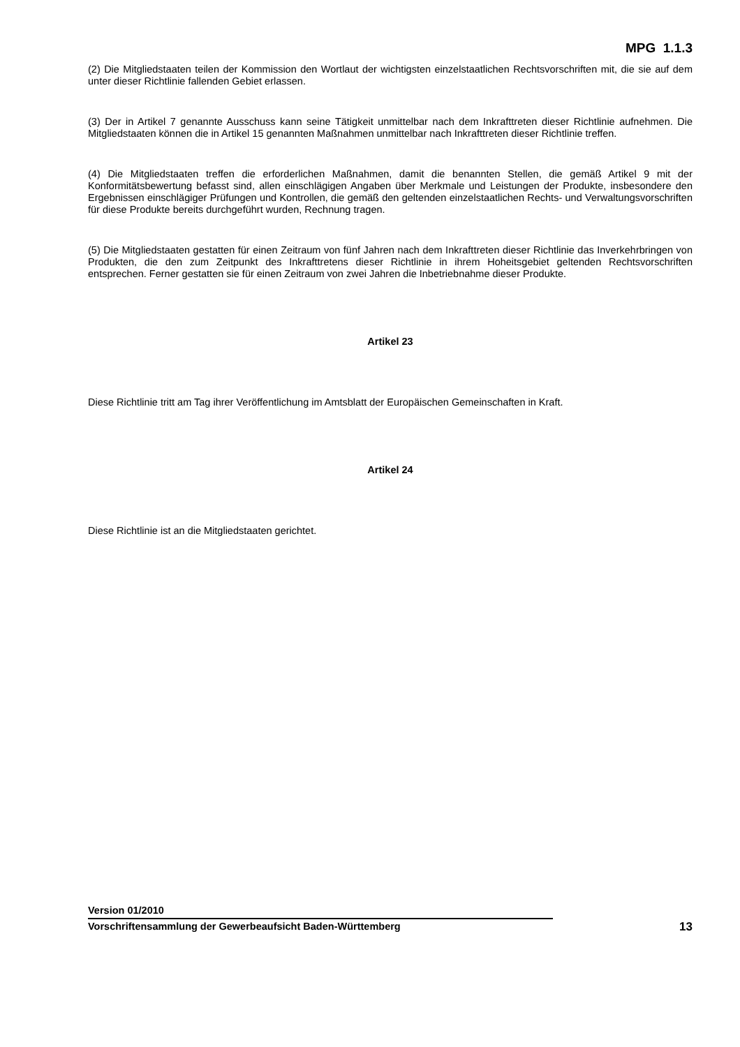MPG 1.1.3
(2) Die Mitgliedstaaten teilen der Kommission den Wortlaut der wichtigsten einzelstaatlichen Rechtsvorschriften mit, die sie auf dem unter dieser Richtlinie fallenden Gebiet erlassen.
(3) Der in Artikel 7 genannte Ausschuss kann seine Tätigkeit unmittelbar nach dem Inkrafttreten dieser Richtlinie aufnehmen. Die Mitgliedstaaten können die in Artikel 15 genannten Maßnahmen unmittelbar nach Inkrafttreten dieser Richtlinie treffen.
(4) Die Mitgliedstaaten treffen die erforderlichen Maßnahmen, damit die benannten Stellen, die gemäß Artikel 9 mit der Konformitätsbewertung befasst sind, allen einschlägigen Angaben über Merkmale und Leistungen der Produkte, insbesondere den Ergebnissen einschlägiger Prüfungen und Kontrollen, die gemäß den geltenden einzelstaatlichen Rechts- und Verwaltungsvorschriften für diese Produkte bereits durchgeführt wurden, Rechnung tragen.
(5) Die Mitgliedstaaten gestatten für einen Zeitraum von fünf Jahren nach dem Inkrafttreten dieser Richtlinie das Inverkehrbringen von Produkten, die den zum Zeitpunkt des Inkrafttretens dieser Richtlinie in ihrem Hoheitsgebiet geltenden Rechtsvorschriften entsprechen. Ferner gestatten sie für einen Zeitraum von zwei Jahren die Inbetriebnahme dieser Produkte.
Artikel 23
Diese Richtlinie tritt am Tag ihrer Veröffentlichung im Amtsblatt der Europäischen Gemeinschaften in Kraft.
Artikel 24
Diese Richtlinie ist an die Mitgliedstaaten gerichtet.
Version 01/2010
Vorschriftensammlung der Gewerbeaufsicht Baden-Württemberg 13